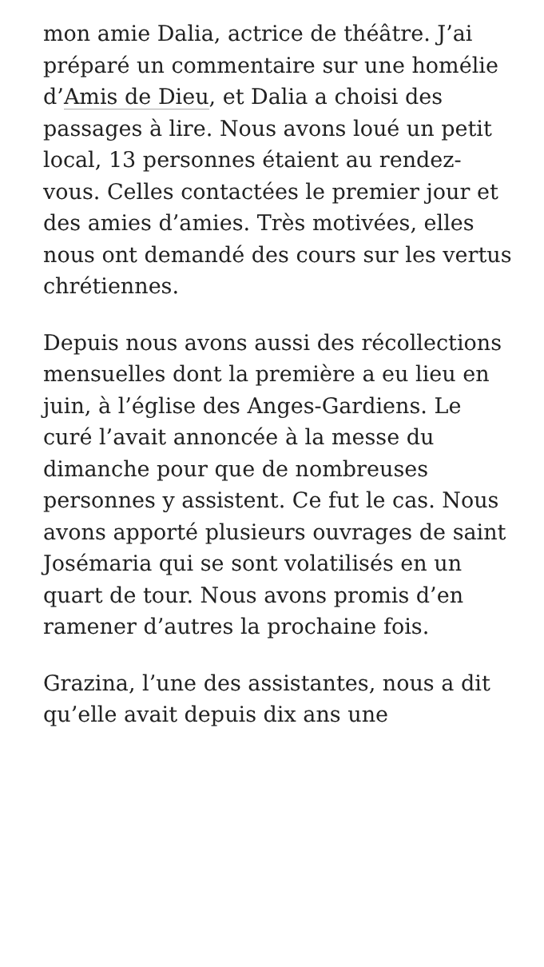mon amie Dalia, actrice de théâtre. J’ai préparé un commentaire sur une homélie d’Amis de Dieu, et Dalia a choisi des passages à lire. Nous avons loué un petit local, 13 personnes étaient au rendez-vous. Celles contactées le premier jour et des amies d’amies. Très motivées, elles nous ont demandé des cours sur les vertus chrétiennes.
Depuis nous avons aussi des récollections mensuelles dont la première a eu lieu en juin, à l’église des Anges-Gardiens. Le curé l’avait annoncée à la messe du dimanche pour que de nombreuses personnes y assistent. Ce fut le cas. Nous avons apporté plusieurs ouvrages de saint Josémaria qui se sont volatilisés en un quart de tour. Nous avons promis d’en ramener d’autres la prochaine fois.
Grazina, l’une des assistantes, nous a dit qu’elle avait depuis dix ans une